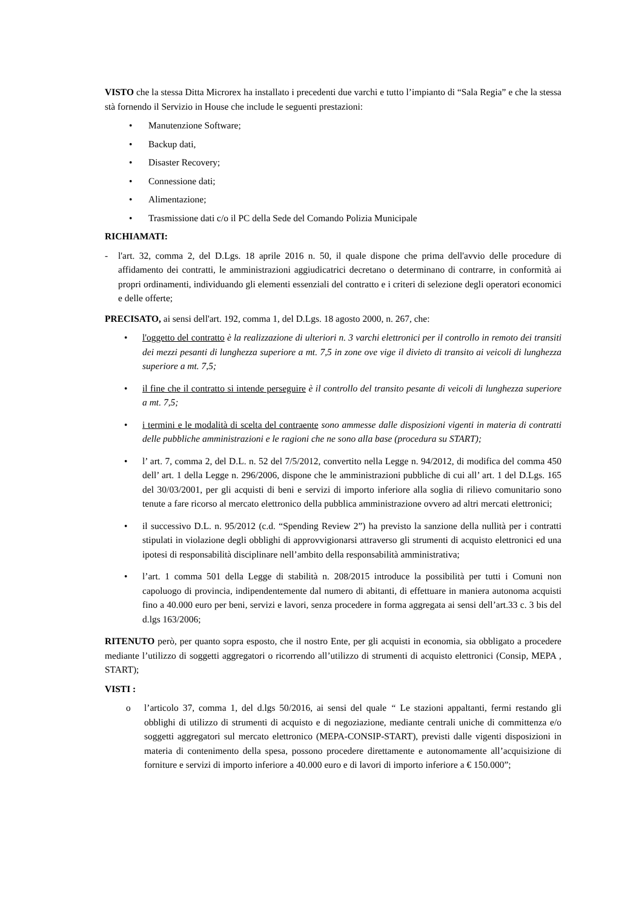VISTO che la stessa Ditta Microrex ha installato i precedenti due varchi e tutto l’impianto di “Sala Regia” e che la stessa stà fornendo il Servizio in House che include le seguenti prestazioni:
• Manutenzione Software;
• Backup dati,
• Disaster Recovery;
• Connessione dati;
• Alimentazione;
• Trasmissione dati c/o il PC della Sede del Comando Polizia Municipale
RICHIAMATI:
- l'art. 32, comma 2, del D.Lgs. 18 aprile 2016 n. 50, il quale dispone che prima dell'avvio delle procedure di affidamento dei contratti, le amministrazioni aggiudicatrici decretano o determinano di contrarre, in conformità ai propri ordinamenti, individuando gli elementi essenziali del contratto e i criteri di selezione degli operatori economici e delle offerte;
PRECISATO, ai sensi dell'art. 192, comma 1, del D.Lgs. 18 agosto 2000, n. 267, che:
• l'oggetto del contratto è la realizzazione di ulteriori n. 3 varchi elettronici per il controllo in remoto dei transiti dei mezzi pesanti di lunghezza superiore a mt. 7,5 in zone ove vige il divieto di transito ai veicoli di lunghezza superiore a mt. 7,5;
• il fine che il contratto si intende perseguire è il controllo del transito pesante di veicoli di lunghezza superiore a mt. 7,5;
• i termini e le modalità di scelta del contraente sono ammesse dalle disposizioni vigenti in materia di contratti delle pubbliche amministrazioni e le ragioni che ne sono alla base (procedura su START);
• l’ art. 7, comma 2, del D.L. n. 52 del 7/5/2012, convertito nella Legge n. 94/2012, di modifica del comma 450 dell’ art. 1 della Legge n. 296/2006, dispone che le amministrazioni pubbliche di cui all’ art. 1 del D.Lgs. 165 del 30/03/2001, per gli acquisti di beni e servizi di importo inferiore alla soglia di rilievo comunitario sono tenute a fare ricorso al mercato elettronico della pubblica amministrazione ovvero ad altri mercati elettronici;
• il successivo D.L. n. 95/2012 (c.d. “Spending Review 2”) ha previsto la sanzione della nullità per i contratti stipulati in violazione degli obblighi di approvvigionarsi attraverso gli strumenti di acquisto elettronici ed una ipotesi di responsabilità disciplinare nell’ambito della responsabilità amministrativa;
• l’art. 1 comma 501 della Legge di stabilità n. 208/2015 introduce la possibilità per tutti i Comuni non capoluogo di provincia, indipendentemente dal numero di abitanti, di effettuare in maniera autonoma acquisti fino a 40.000 euro per beni, servizi e lavori, senza procedere in forma aggregata ai sensi dell’art.33 c. 3 bis del d.lgs 163/2006;
RITENUTO però, per quanto sopra esposto, che il nostro Ente, per gli acquisti in economia, sia obbligato a procedere mediante l’utilizzo di soggetti aggregatori o ricorrendo all’utilizzo di strumenti di acquisto elettronici (Consip, MEPA , START);
VISTI :
o l’articolo 37, comma 1, del d.lgs 50/2016, ai sensi del quale “ Le stazioni appaltanti, fermi restando gli obblighi di utilizzo di strumenti di acquisto e di negoziazione, mediante centrali uniche di committenza e/o soggetti aggregatori sul mercato elettronico (MEPA-CONSIP-START), previsti dalle vigenti disposizioni in materia di contenimento della spesa, possono procedere direttamente e autonomamente all’acquisizione di forniture e servizi di importo inferiore a 40.000 euro e di lavori di importo inferiore a € 150.000”;